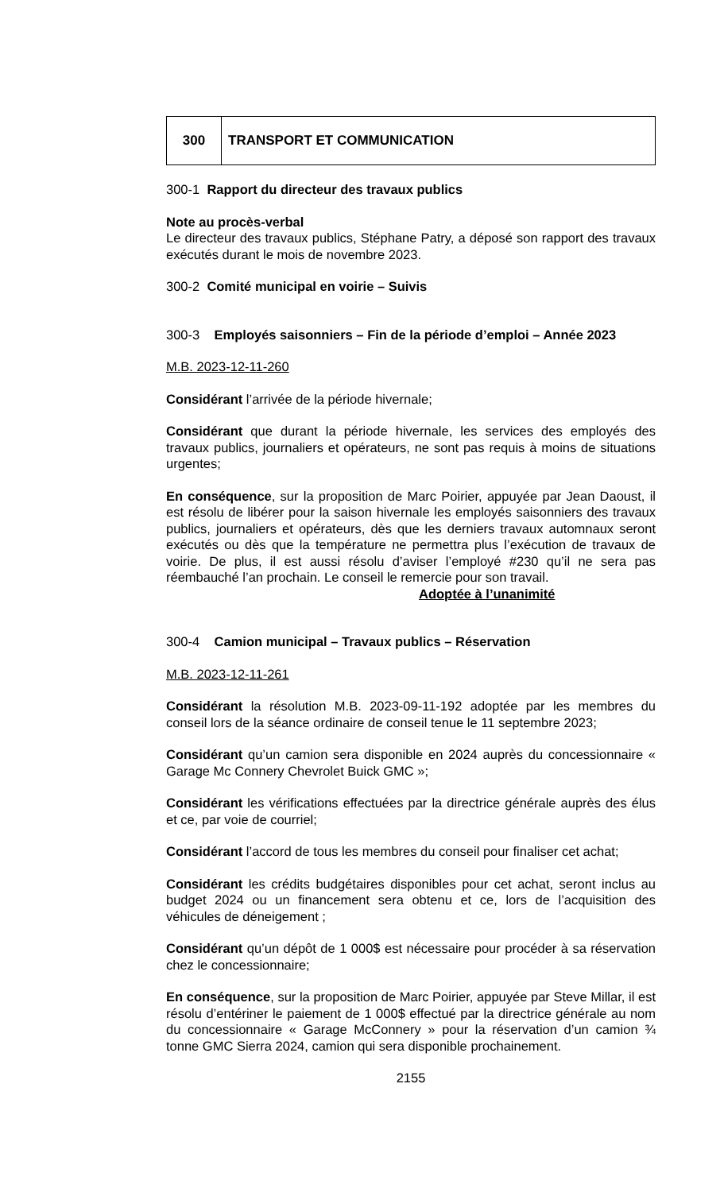| 300 | TRANSPORT ET COMMUNICATION |
300-1 Rapport du directeur des travaux publics
Note au procès-verbal
Le directeur des travaux publics, Stéphane Patry, a déposé son rapport des travaux exécutés durant le mois de novembre 2023.
300-2 Comité municipal en voirie – Suivis
300-3 Employés saisonniers – Fin de la période d’emploi – Année 2023
M.B. 2023-12-11-260
Considérant l’arrivée de la période hivernale;
Considérant que durant la période hivernale, les services des employés des travaux publics, journaliers et opérateurs, ne sont pas requis à moins de situations urgentes;
En conséquence, sur la proposition de Marc Poirier, appuyée par Jean Daoust, il est résolu de libérer pour la saison hivernale les employés saisonniers des travaux publics, journaliers et opérateurs, dès que les derniers travaux automnaux seront exécutés ou dès que la température ne permettra plus l’exécution de travaux de voirie. De plus, il est aussi résolu d’aviser l’employé #230 qu’il ne sera pas réembauché l’an prochain. Le conseil le remercie pour son travail.
Adoptée à l’unanimité
300-4 Camion municipal – Travaux publics – Réservation
M.B. 2023-12-11-261
Considérant la résolution M.B. 2023-09-11-192 adoptée par les membres du conseil lors de la séance ordinaire de conseil tenue le 11 septembre 2023;
Considérant qu’un camion sera disponible en 2024 auprès du concessionnaire « Garage Mc Connery Chevrolet Buick GMC »;
Considérant les vérifications effectuées par la directrice générale auprès des élus et ce, par voie de courriel;
Considérant l’accord de tous les membres du conseil pour finaliser cet achat;
Considérant les crédits budgétaires disponibles pour cet achat, seront inclus au budget 2024 ou un financement sera obtenu et ce, lors de l’acquisition des véhicules de déneigement ;
Considérant qu’un dépôt de 1 000$ est nécessaire pour procéder à sa réservation chez le concessionnaire;
En conséquence, sur la proposition de Marc Poirier, appuyée par Steve Millar, il est résolu d’entériner le paiement de 1 000$ effectué par la directrice générale au nom du concessionnaire « Garage McConnery » pour la réservation d’un camion ¾ tonne GMC Sierra 2024, camion qui sera disponible prochainement.
2155